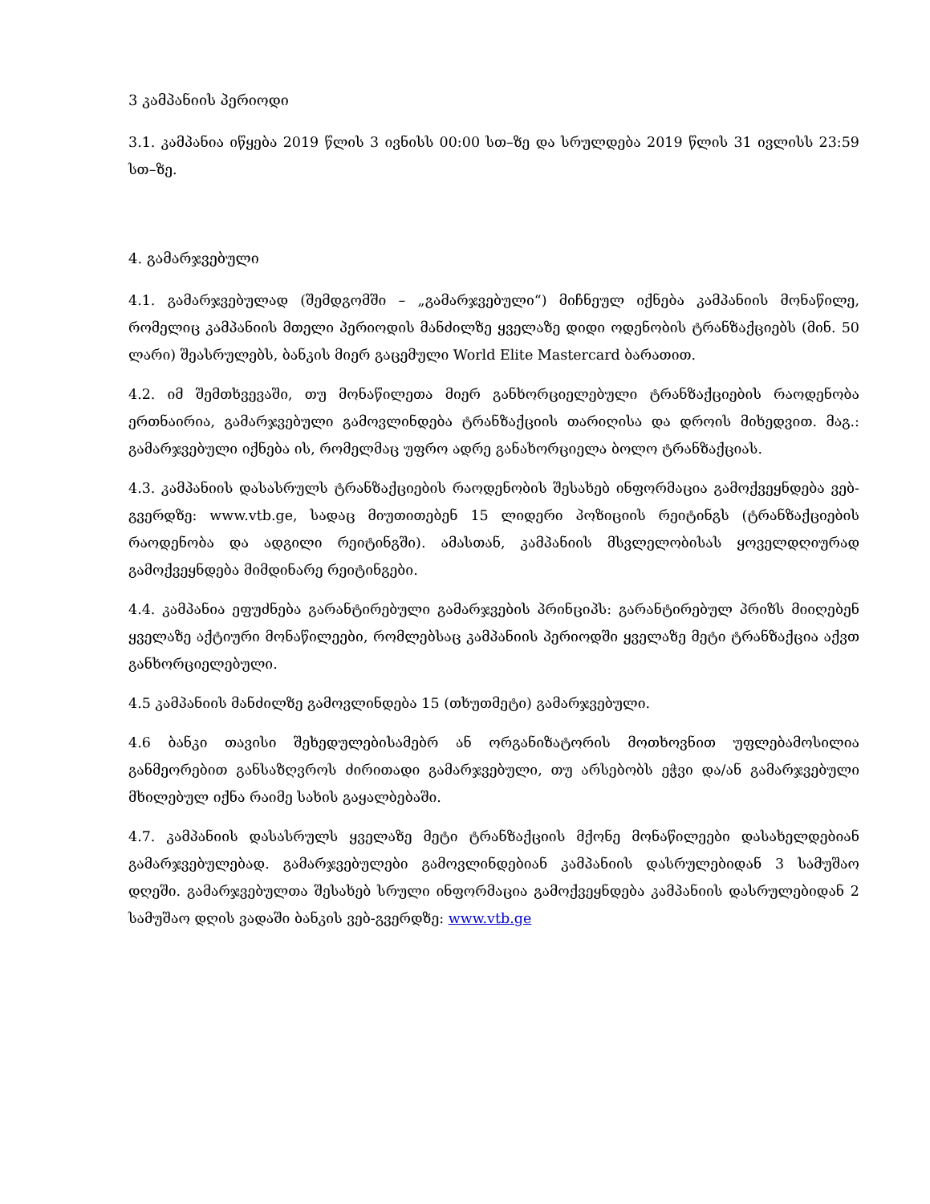3 კამპანიის პერიოდი
3.1. კამპანია იწყება 2019 წლის 3 ივნისს 00:00 სთ–ზე და სრულდება 2019 წლის 31 ივლისს 23:59 სთ–ზე.
4. გამარჯვებული
4.1. გამარჯვებულად (შემდგომში – „გამარჯვებული“) მიჩნეულ იქნება კამპანიის მონაწილე, რომელიც კამპანიის მთელი პერიოდის მანძილზე ყველაზე დიდი ოდენობის ტრანზაქციებს (მინ. 50 ლარი) შეასრულებს, ბანკის მიერ გაცემული World Elite Mastercard ბარათით.
4.2. იმ შემთხვევაში, თუ მონაწილეთა მიერ განხორციელებული ტრანზაქციების რაოდენობა ერთნაირია, გამარჯვებული გამოვლინდება ტრანზაქციის თარიღისა და დროის მიხედვით. მაგ.: გამარჯვებული იქნება ის, რომელმაც უფრო ადრე განახორციელა ბოლო ტრანზაქციას.
4.3. კამპანიის დასასრულს ტრანზაქციების რაოდენობის შესახებ ინფორმაცია გამოქვეყნდება ვებ-გვერდზე: www.vtb.ge, სადაც მიუთითებენ 15 ლიდერი პოზიციის რეიტინგს (ტრანზაქციების რაოდენობა და ადგილი რეიტინგში). ამასთან, კამპანიის მსვლელობისას ყოველდღიურად გამოქვეყნდება მიმდინარე რეიტინგები.
4.4. კამპანია ეფუძნება გარანტირებული გამარჯვების პრინციპს: გარანტირებულ პრიზს მიიღებენ ყველაზე აქტიური მონაწილეები, რომლებსაც კამპანიის პერიოდში ყველაზე მეტი ტრანზაქცია აქვთ განხორციელებული.
4.5 კამპანიის მანძილზე გამოვლინდება 15 (თხუთმეტი) გამარჯვებული.
4.6 ბანკი თავისი შეხედულებისამებრ ან ორგანიზატორის მოთხოვნით უფლებამოსილია განმეორებით განსაზღვროს ძირითადი გამარჯვებული, თუ არსებობს ეჭვი და/ან გამარჯვებული მხილებულ იქნა რაიმე სახის გაყალბებაში.
4.7. კამპანიის დასასრულს ყველაზე მეტი ტრანზაქციის მქონე მონაწილეები დასახელდებიან გამარჯვებულებად. გამარჯვებულები გამოვლინდებიან კამპანიის დასრულებიდან 3 სამუშაო დღეში. გამარჯვებულთა შესახებ სრული ინფორმაცია გამოქვეყნდება კამპანიის დასრულებიდან 2 სამუშაო დღის ვადაში ბანკის ვებ-გვერდზე: www.vtb.ge